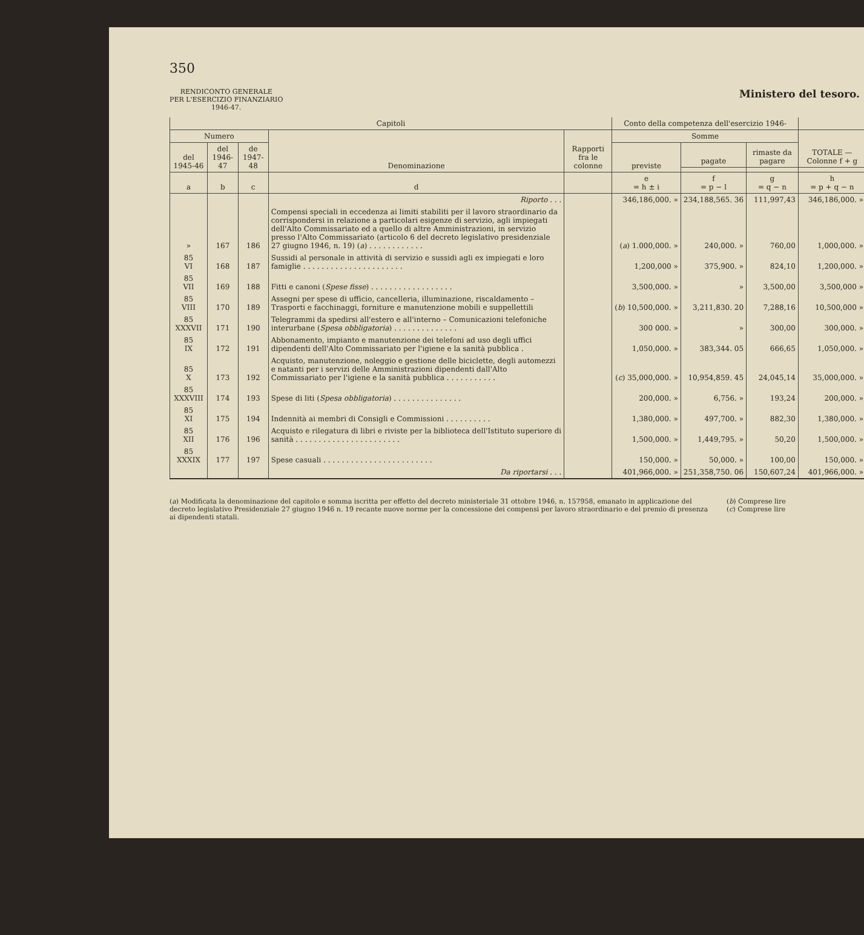350
RENDICONTO GENERALE
PER L'ESERCIZIO FINANZIARIO
1946-47.
Ministero del tesoro.
| Capitoli | | | | | Conto della competenza dell'esercizio 1946- | | | |
| --- | --- | --- | --- | --- | --- | --- | --- | --- |
| Numero | | | Denominazione | Rapporti fra le colonne | Somme | | | TOTALE — Colonne f + g |
| del 1945-46 | del 1946-47 | de 1947-48 | | | previste | pagate | rimaste da pagare | |
| a | b | c | d | | e = h ± i | f = p − l | g = q − n | h = p + q − n |
| | | | Riporto . . . | | 346,186,000. » | 234,188,565. 36 | 111,997,43 | 346,186,000. » |
| » | 167 | 186 | Compensi speciali in eccedenza ai limiti stabiliti per il lavoro straordinario da corrispondersi in relazione a particolari esigenze di servizio, agli impiegati dell'Alto Commissariato ed a quello di altre Amministrazioni, in servizio presso l'Alto Commissariato (articolo 6 del decreto legislativo presidenziale 27 giugno 1946, n. 19) ( a ) . . . . . . . . . . . . | | ( a ) 1.000,000. » | 240,000. » | 760,00 | 1,000,000. » |
| 85 VI | 168 | 187 | Sussidi al personale in attività di servizio e sussidi agli ex impiegati e loro famiglie . . . . . . . . . . . . . . . . . . . . . . | | 1,200,000 » | 375,900. » | 824,10 | 1,200,000. » |
| 85 VII | 169 | 188 | Fitti e canoni ( Spese fisse ) . . . . . . . . . . . . . . . . . . | | 3,500,000. » | » | 3,500,00 | 3,500,000 » |
| 85 VIII | 170 | 189 | Assegni per spese di ufficio, cancelleria, illuminazione, riscaldamento – Trasporti e facchinaggi, forniture e manutenzione mobili e suppellettili | | ( b ) 10,500,000. » | 3,211,830. 20 | 7,288,16 | 10,500,000 » |
| 85 XXXVII | 171 | 190 | Telegrammi da spedirsi all'estero e all'interno – Comunicazioni telefoniche interurbane ( Spesa obbligatoria ) . . . . . . . . . . . . . . | | 300 000. » | » | 300,00 | 300,000. » |
| 85 IX | 172 | 191 | Abbonamento, impianto e manutenzione dei telefoni ad uso degli uffici dipendenti dell'Alto Commissariato per l'igiene e la sanità pubblica . | | 1,050,000. » | 383,344. 05 | 666,65 | 1,050,000. » |
| 85 X | 173 | 192 | Acquisto, manutenzione, noleggio e gestione delle biciclette, degli automezzi e natanti per i servizi delle Amministrazioni dipendenti dall'Alto Commissariato per l'igiene e la sanità pubblica . . . . . . . . . . . | | ( c ) 35,000,000. » | 10,954,859. 45 | 24,045,14 | 35,000,000. » |
| 85 XXXVIII | 174 | 193 | Spese di liti ( Spesa obbligatoria ) . . . . . . . . . . . . . . . | | 200,000. » | 6,756. » | 193,24 | 200,000. » |
| 85 XI | 175 | 194 | Indennità ai membri di Consigli e Commissioni . . . . . . . . . . | | 1,380,000. » | 497,700. » | 882,30 | 1,380,000. » |
| 85 XII | 176 | 196 | Acquisto e rilegatura di libri e riviste per la biblioteca dell'Istituto superiore di sanità . . . . . . . . . . . . . . . . . . . . . . . | | 1,500,000. » | 1,449,795. » | 50,20 | 1,500,000. » |
| 85 XXXIX | 177 | 197 | Spese casuali . . . . . . . . . . . . . . . . . . . . . . . . | | 150,000. » | 50,000. » | 100,00 | 150,000. » |
| | | | Da riportarsi . . . | | 401,966,000. » | 251,358,750. 06 | 150,607,24 | 401,966,000. » |
(a) Modificata la denominazione del capitolo e somma iscritta per effetto del decreto ministeriale 31 ottobre 1946, n. 157958, emanato in applicazione del decreto legislativo Presidenziale 27 giugno 1946 n. 19 recante nuove norme per la concessione dei compensi per lavoro straordinario e del premio di presenza ai dipendenti statali.
(b) Comprese lire
(c) Comprese lire